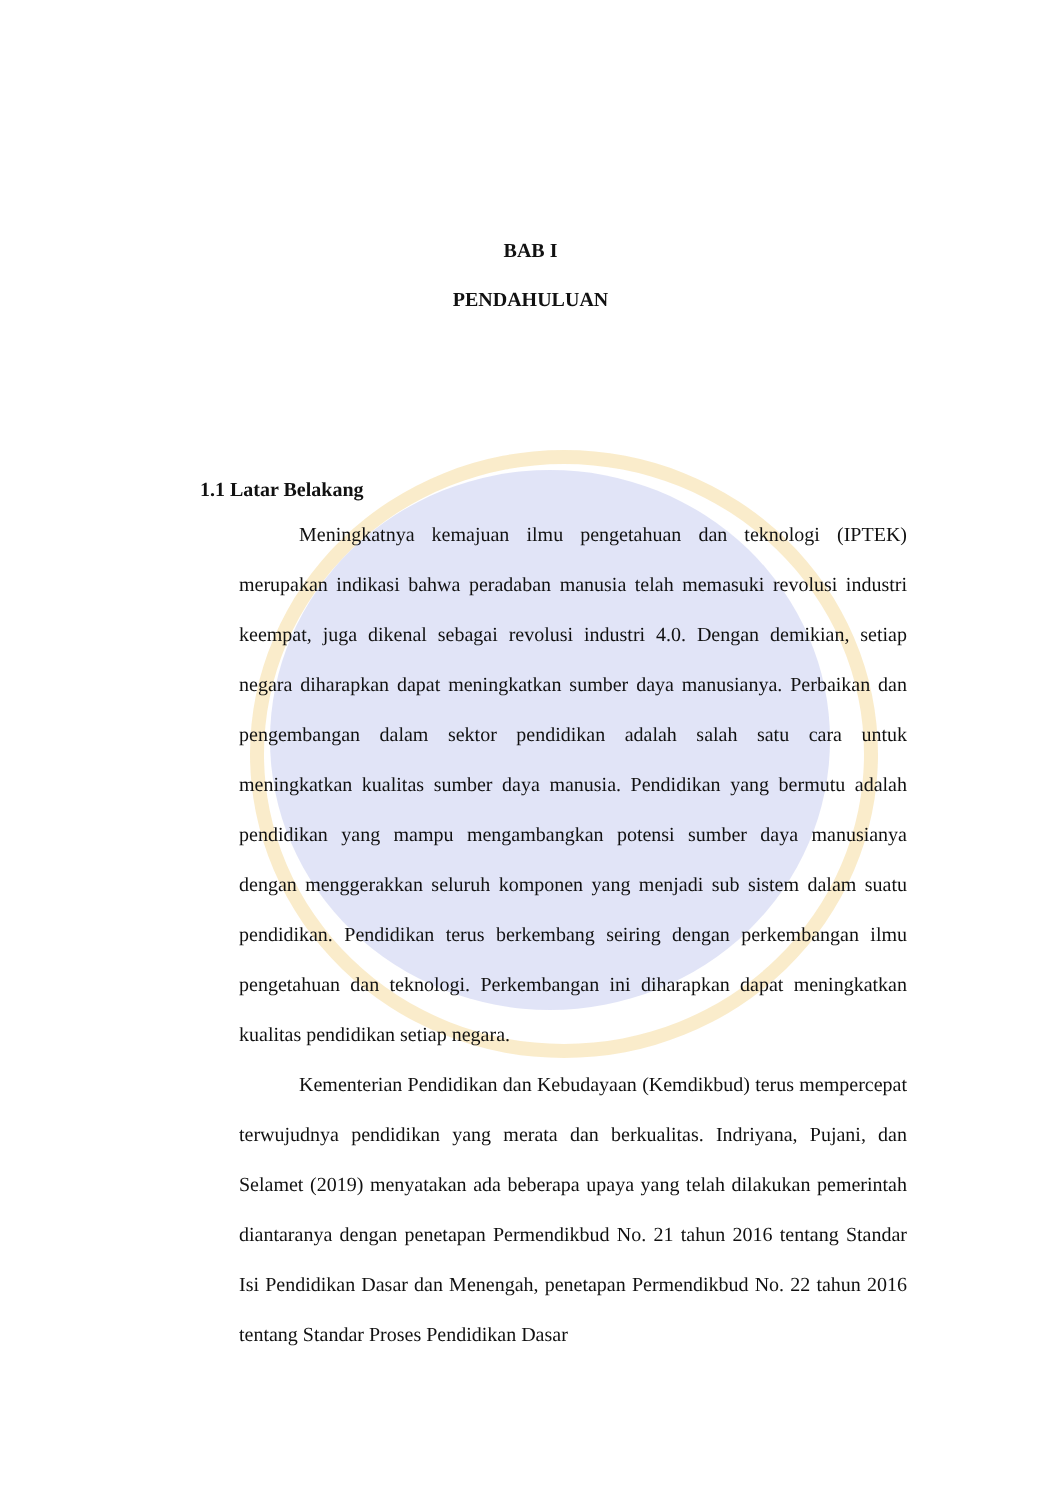BAB I
PENDAHULUAN
1.1 Latar Belakang
Meningkatnya kemajuan ilmu pengetahuan dan teknologi (IPTEK) merupakan indikasi bahwa peradaban manusia telah memasuki revolusi industri keempat, juga dikenal sebagai revolusi industri 4.0. Dengan demikian, setiap negara diharapkan dapat meningkatkan sumber daya manusianya. Perbaikan dan pengembangan dalam sektor pendidikan adalah salah satu cara untuk meningkatkan kualitas sumber daya manusia. Pendidikan yang bermutu adalah pendidikan yang mampu mengambangkan potensi sumber daya manusianya dengan menggerakkan seluruh komponen yang menjadi sub sistem dalam suatu pendidikan. Pendidikan terus berkembang seiring dengan perkembangan ilmu pengetahuan dan teknologi. Perkembangan ini diharapkan dapat meningkatkan kualitas pendidikan setiap negara.
Kementerian Pendidikan dan Kebudayaan (Kemdikbud) terus mempercepat terwujudnya pendidikan yang merata dan berkualitas. Indriyana, Pujani, dan Selamet (2019) menyatakan ada beberapa upaya yang telah dilakukan pemerintah diantaranya dengan penetapan Permendikbud No. 21 tahun 2016 tentang Standar Isi Pendidikan Dasar dan Menengah, penetapan Permendikbud No. 22 tahun 2016 tentang Standar Proses Pendidikan Dasar